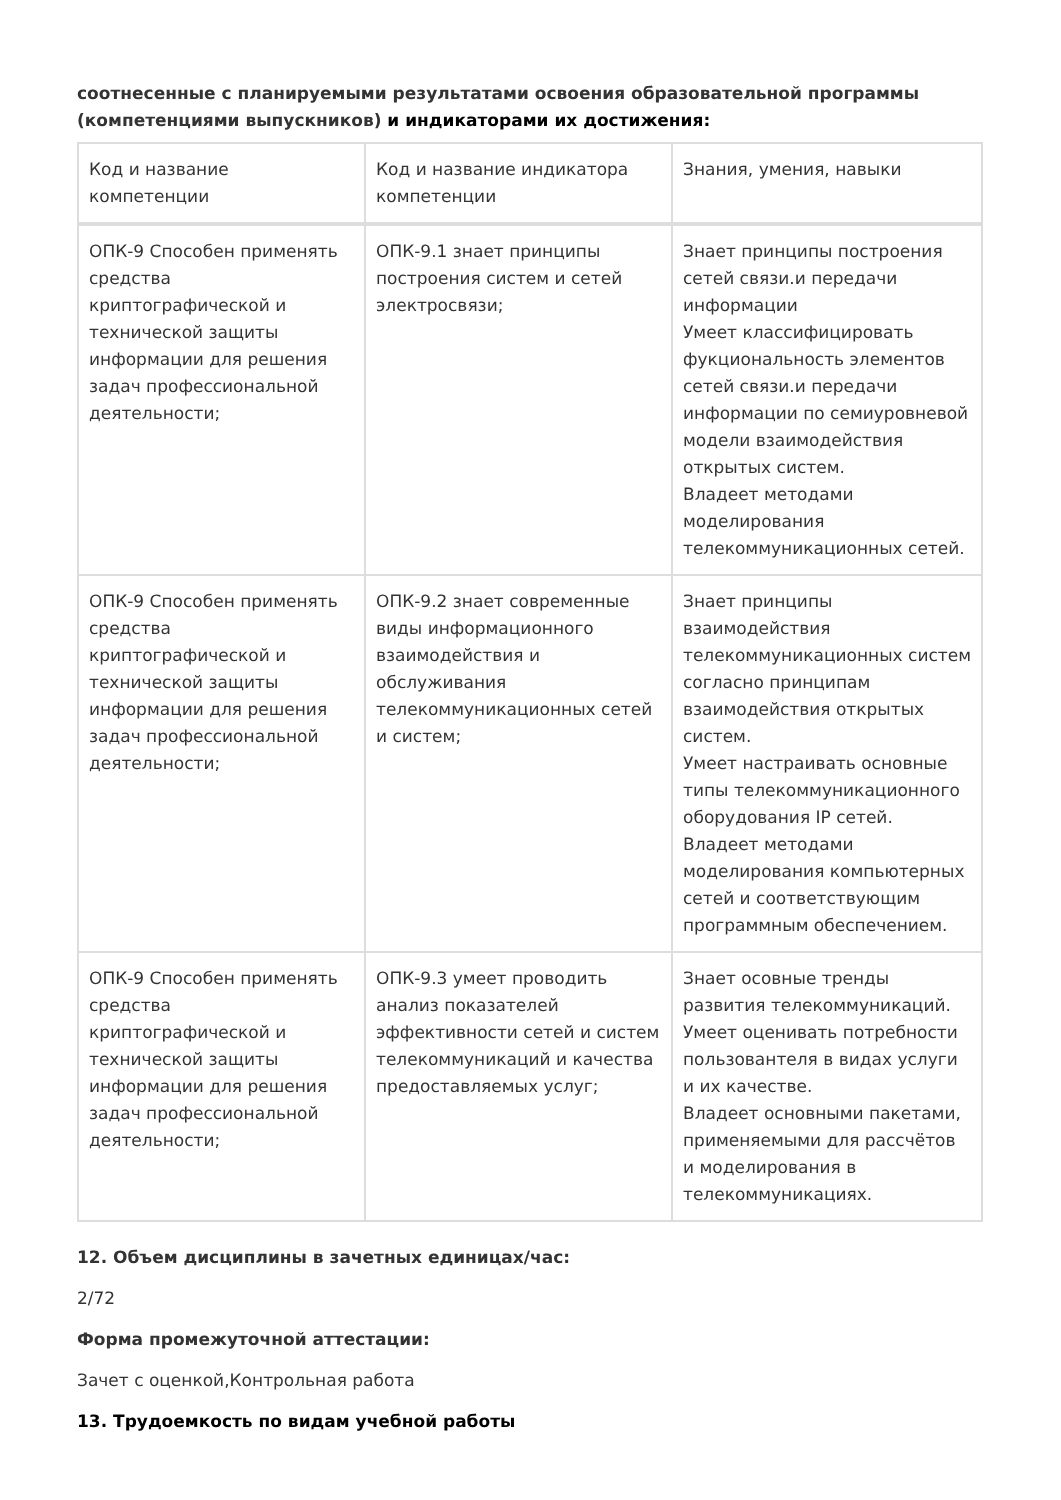соотнесенные с планируемыми результатами освоения образовательной программы (компетенциями выпускников) и индикаторами их достижения:
| Код и название компетенции | Код и название индикатора компетенции | Знания, умения, навыки |
| --- | --- | --- |
| ОПК-9 Способен применять средства криптографической и технической защиты информации для решения задач профессиональной деятельности; | ОПК-9.1 знает принципы построения систем и сетей электросвязи; | Знает принципы построения сетей связи.и передачи информации Умеет классифицировать фукциональность элементов сетей связи.и передачи информации по семиуровневой модели взаимодействия открытых систем. Владеет методами моделирования телекоммуникационных сетей. |
| ОПК-9 Способен применять средства криптографической и технической защиты информации для решения задач профессиональной деятельности; | ОПК-9.2 знает современные виды информационного взаимодействия и обслуживания телекоммуникационных сетей и систем; | Знает принципы взаимодействия телекоммуникационных систем согласно принципам взаимодействия открытых систем. Умеет настраивать основные типы телекоммуникационного оборудования IP сетей. Владеет методами моделирования компьютерных сетей и соответствующим программным обеспечением. |
| ОПК-9 Способен применять средства криптографической и технической защиты информации для решения задач профессиональной деятельности; | ОПК-9.3 умеет проводить анализ показателей эффективности сетей и систем телекоммуникаций и качества предоставляемых услуг; | Знает осовные тренды развития телекоммуникаций. Умеет оценивать потребности пользовантеля в видах услуги и их качестве. Владеет основными пакетами, применяемыми для рассчётов и моделирования в телекоммуникациях. |
12. Объем дисциплины в зачетных единицах/час:
2/72
Форма промежуточной аттестации:
Зачет с оценкой,Контрольная работа
13. Трудоемкость по видам учебной работы